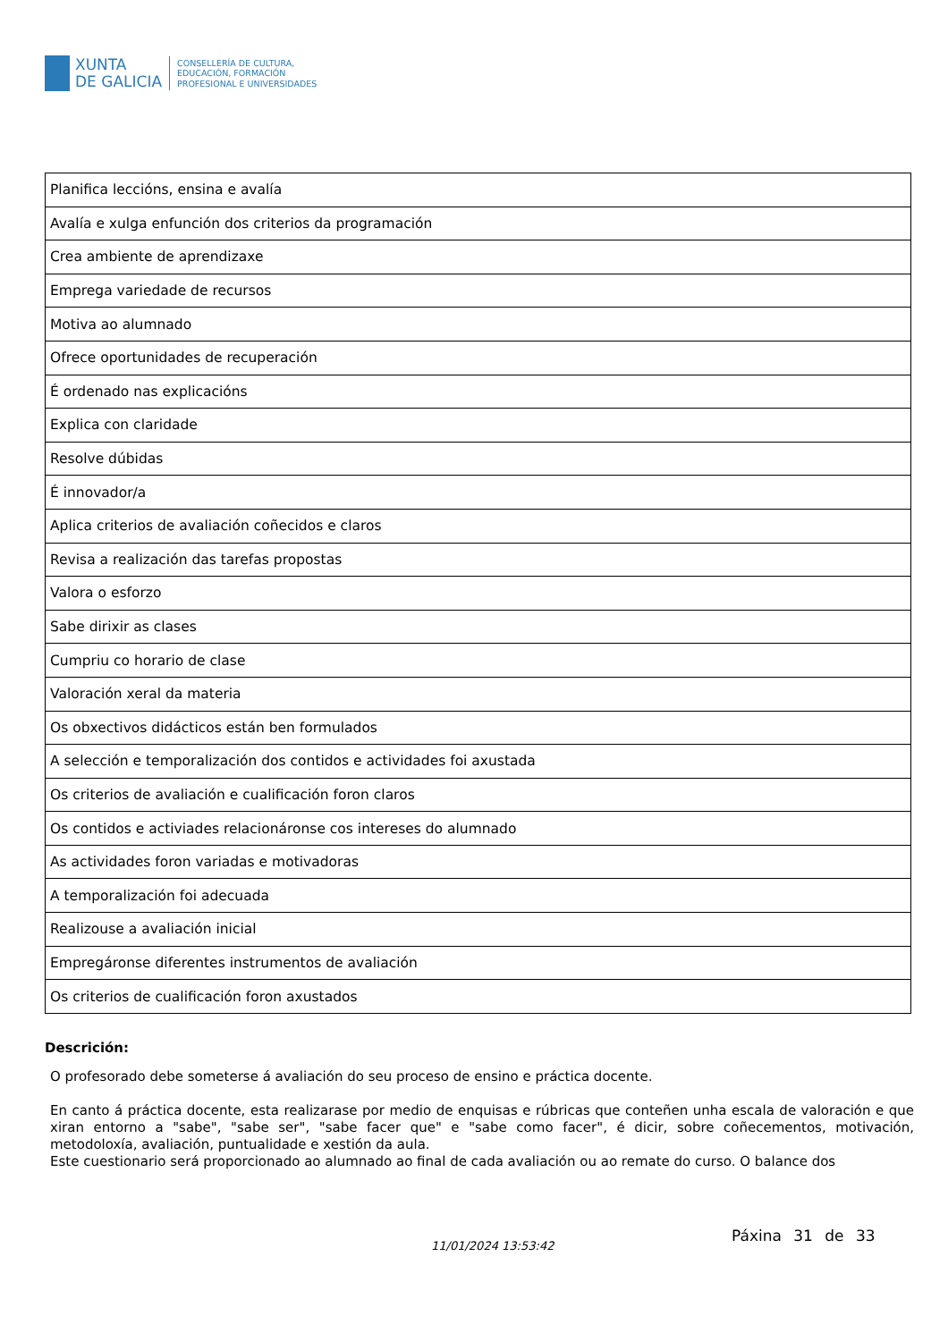XUNTA
DE GALICIA
CONSELLERÍA DE CULTURA,
EDUCACIÓN, FORMACIÓN
PROFESIONAL E UNIVERSIDADES
| Planifica leccións, ensina e avalía |
| Avalía e xulga enfunción dos criterios da programación |
| Crea ambiente de aprendizaxe |
| Emprega variedade de recursos |
| Motiva ao alumnado |
| Ofrece oportunidades de recuperación |
| É ordenado nas explicacións |
| Explica con claridade |
| Resolve dúbidas |
| É innovador/a |
| Aplica criterios de avaliación coñecidos e claros |
| Revisa a realización das tarefas propostas |
| Valora o esforzo |
| Sabe dirixir as clases |
| Cumpriu co horario de clase |
| Valoración xeral da materia |
| Os obxectivos didácticos están ben formulados |
| A selección e temporalización dos contidos e actividades foi axustada |
| Os criterios de avaliación e cualificación foron claros |
| Os contidos e activiades relacionáronse cos intereses do alumnado |
| As actividades foron variadas e motivadoras |
| A temporalización foi adecuada |
| Realizouse a avaliación inicial |
| Empregáronse diferentes instrumentos de avaliación |
| Os criterios de cualificación foron axustados |
Descrición:
O profesorado debe someterse á avaliación do seu proceso de ensino e práctica docente.
En canto á práctica docente, esta realizarase por medio de enquisas e rúbricas que conteñen unha escala de valoración e que xiran entorno a "sabe", "sabe ser", "sabe facer que" e "sabe como facer", é dicir, sobre coñecementos, motivación, metodoloxía, avaliación, puntualidade e xestión da aula.
Este cuestionario será proporcionado ao alumnado ao final de cada avaliación ou ao remate do curso. O balance dos
11/01/2024 13:53:42
Páxina 31 de 33